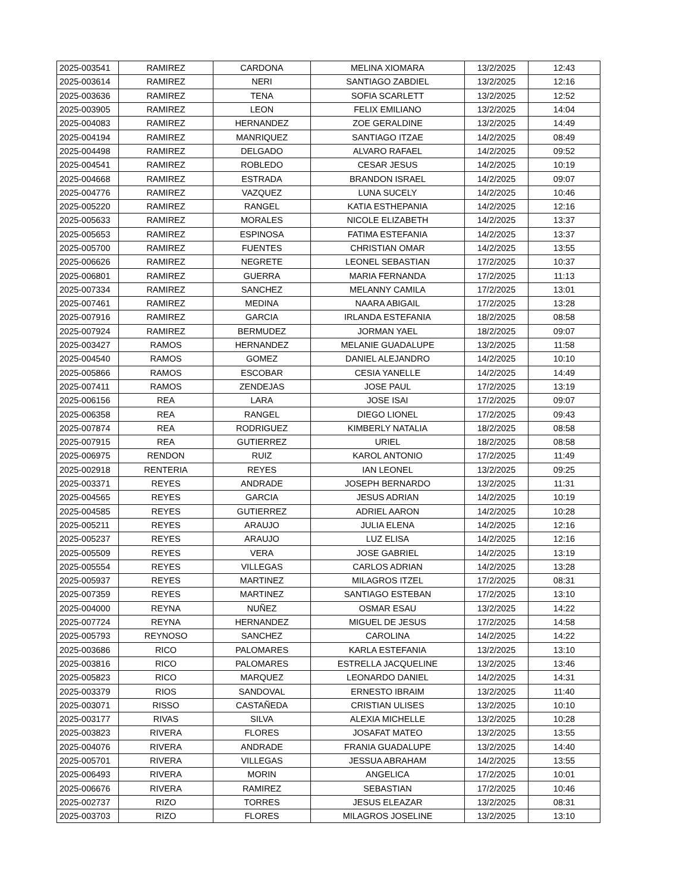| 2025-003541 | RAMIREZ | CARDONA | MELINA XIOMARA | 13/2/2025 | 12:43 |
| 2025-003614 | RAMIREZ | NERI | SANTIAGO ZABDIEL | 13/2/2025 | 12:16 |
| 2025-003636 | RAMIREZ | TENA | SOFIA SCARLETT | 13/2/2025 | 12:52 |
| 2025-003905 | RAMIREZ | LEON | FELIX EMILIANO | 13/2/2025 | 14:04 |
| 2025-004083 | RAMIREZ | HERNANDEZ | ZOE GERALDINE | 13/2/2025 | 14:49 |
| 2025-004194 | RAMIREZ | MANRIQUEZ | SANTIAGO ITZAE | 14/2/2025 | 08:49 |
| 2025-004498 | RAMIREZ | DELGADO | ALVARO RAFAEL | 14/2/2025 | 09:52 |
| 2025-004541 | RAMIREZ | ROBLEDO | CESAR JESUS | 14/2/2025 | 10:19 |
| 2025-004668 | RAMIREZ | ESTRADA | BRANDON ISRAEL | 14/2/2025 | 09:07 |
| 2025-004776 | RAMIREZ | VAZQUEZ | LUNA SUCELY | 14/2/2025 | 10:46 |
| 2025-005220 | RAMIREZ | RANGEL | KATIA ESTHEPANIA | 14/2/2025 | 12:16 |
| 2025-005633 | RAMIREZ | MORALES | NICOLE ELIZABETH | 14/2/2025 | 13:37 |
| 2025-005653 | RAMIREZ | ESPINOSA | FATIMA ESTEFANIA | 14/2/2025 | 13:37 |
| 2025-005700 | RAMIREZ | FUENTES | CHRISTIAN OMAR | 14/2/2025 | 13:55 |
| 2025-006626 | RAMIREZ | NEGRETE | LEONEL SEBASTIAN | 17/2/2025 | 10:37 |
| 2025-006801 | RAMIREZ | GUERRA | MARIA FERNANDA | 17/2/2025 | 11:13 |
| 2025-007334 | RAMIREZ | SANCHEZ | MELANNY CAMILA | 17/2/2025 | 13:01 |
| 2025-007461 | RAMIREZ | MEDINA | NAARA ABIGAIL | 17/2/2025 | 13:28 |
| 2025-007916 | RAMIREZ | GARCIA | IRLANDA ESTEFANIA | 18/2/2025 | 08:58 |
| 2025-007924 | RAMIREZ | BERMUDEZ | JORMAN YAEL | 18/2/2025 | 09:07 |
| 2025-003427 | RAMOS | HERNANDEZ | MELANIE GUADALUPE | 13/2/2025 | 11:58 |
| 2025-004540 | RAMOS | GOMEZ | DANIEL ALEJANDRO | 14/2/2025 | 10:10 |
| 2025-005866 | RAMOS | ESCOBAR | CESIA YANELLE | 14/2/2025 | 14:49 |
| 2025-007411 | RAMOS | ZENDEJAS | JOSE PAUL | 17/2/2025 | 13:19 |
| 2025-006156 | REA | LARA | JOSE ISAI | 17/2/2025 | 09:07 |
| 2025-006358 | REA | RANGEL | DIEGO LIONEL | 17/2/2025 | 09:43 |
| 2025-007874 | REA | RODRIGUEZ | KIMBERLY NATALIA | 18/2/2025 | 08:58 |
| 2025-007915 | REA | GUTIERREZ | URIEL | 18/2/2025 | 08:58 |
| 2025-006975 | RENDON | RUIZ | KAROL ANTONIO | 17/2/2025 | 11:49 |
| 2025-002918 | RENTERIA | REYES | IAN LEONEL | 13/2/2025 | 09:25 |
| 2025-003371 | REYES | ANDRADE | JOSEPH BERNARDO | 13/2/2025 | 11:31 |
| 2025-004565 | REYES | GARCIA | JESUS ADRIAN | 14/2/2025 | 10:19 |
| 2025-004585 | REYES | GUTIERREZ | ADRIEL AARON | 14/2/2025 | 10:28 |
| 2025-005211 | REYES | ARAUJO | JULIA ELENA | 14/2/2025 | 12:16 |
| 2025-005237 | REYES | ARAUJO | LUZ ELISA | 14/2/2025 | 12:16 |
| 2025-005509 | REYES | VERA | JOSE GABRIEL | 14/2/2025 | 13:19 |
| 2025-005554 | REYES | VILLEGAS | CARLOS ADRIAN | 14/2/2025 | 13:28 |
| 2025-005937 | REYES | MARTINEZ | MILAGROS ITZEL | 17/2/2025 | 08:31 |
| 2025-007359 | REYES | MARTINEZ | SANTIAGO ESTEBAN | 17/2/2025 | 13:10 |
| 2025-004000 | REYNA | NUÑEZ | OSMAR ESAU | 13/2/2025 | 14:22 |
| 2025-007724 | REYNA | HERNANDEZ | MIGUEL DE JESUS | 17/2/2025 | 14:58 |
| 2025-005793 | REYNOSO | SANCHEZ | CAROLINA | 14/2/2025 | 14:22 |
| 2025-003686 | RICO | PALOMARES | KARLA ESTEFANIA | 13/2/2025 | 13:10 |
| 2025-003816 | RICO | PALOMARES | ESTRELLA JACQUELINE | 13/2/2025 | 13:46 |
| 2025-005823 | RICO | MARQUEZ | LEONARDO DANIEL | 14/2/2025 | 14:31 |
| 2025-003379 | RIOS | SANDOVAL | ERNESTO IBRAIM | 13/2/2025 | 11:40 |
| 2025-003071 | RISSO | CASTAÑEDA | CRISTIAN ULISES | 13/2/2025 | 10:10 |
| 2025-003177 | RIVAS | SILVA | ALEXIA MICHELLE | 13/2/2025 | 10:28 |
| 2025-003823 | RIVERA | FLORES | JOSAFAT MATEO | 13/2/2025 | 13:55 |
| 2025-004076 | RIVERA | ANDRADE | FRANIA GUADALUPE | 13/2/2025 | 14:40 |
| 2025-005701 | RIVERA | VILLEGAS | JESSUA ABRAHAM | 14/2/2025 | 13:55 |
| 2025-006493 | RIVERA | MORIN | ANGELICA | 17/2/2025 | 10:01 |
| 2025-006676 | RIVERA | RAMIREZ | SEBASTIAN | 17/2/2025 | 10:46 |
| 2025-002737 | RIZO | TORRES | JESUS ELEAZAR | 13/2/2025 | 08:31 |
| 2025-003703 | RIZO | FLORES | MILAGROS JOSELINE | 13/2/2025 | 13:10 |